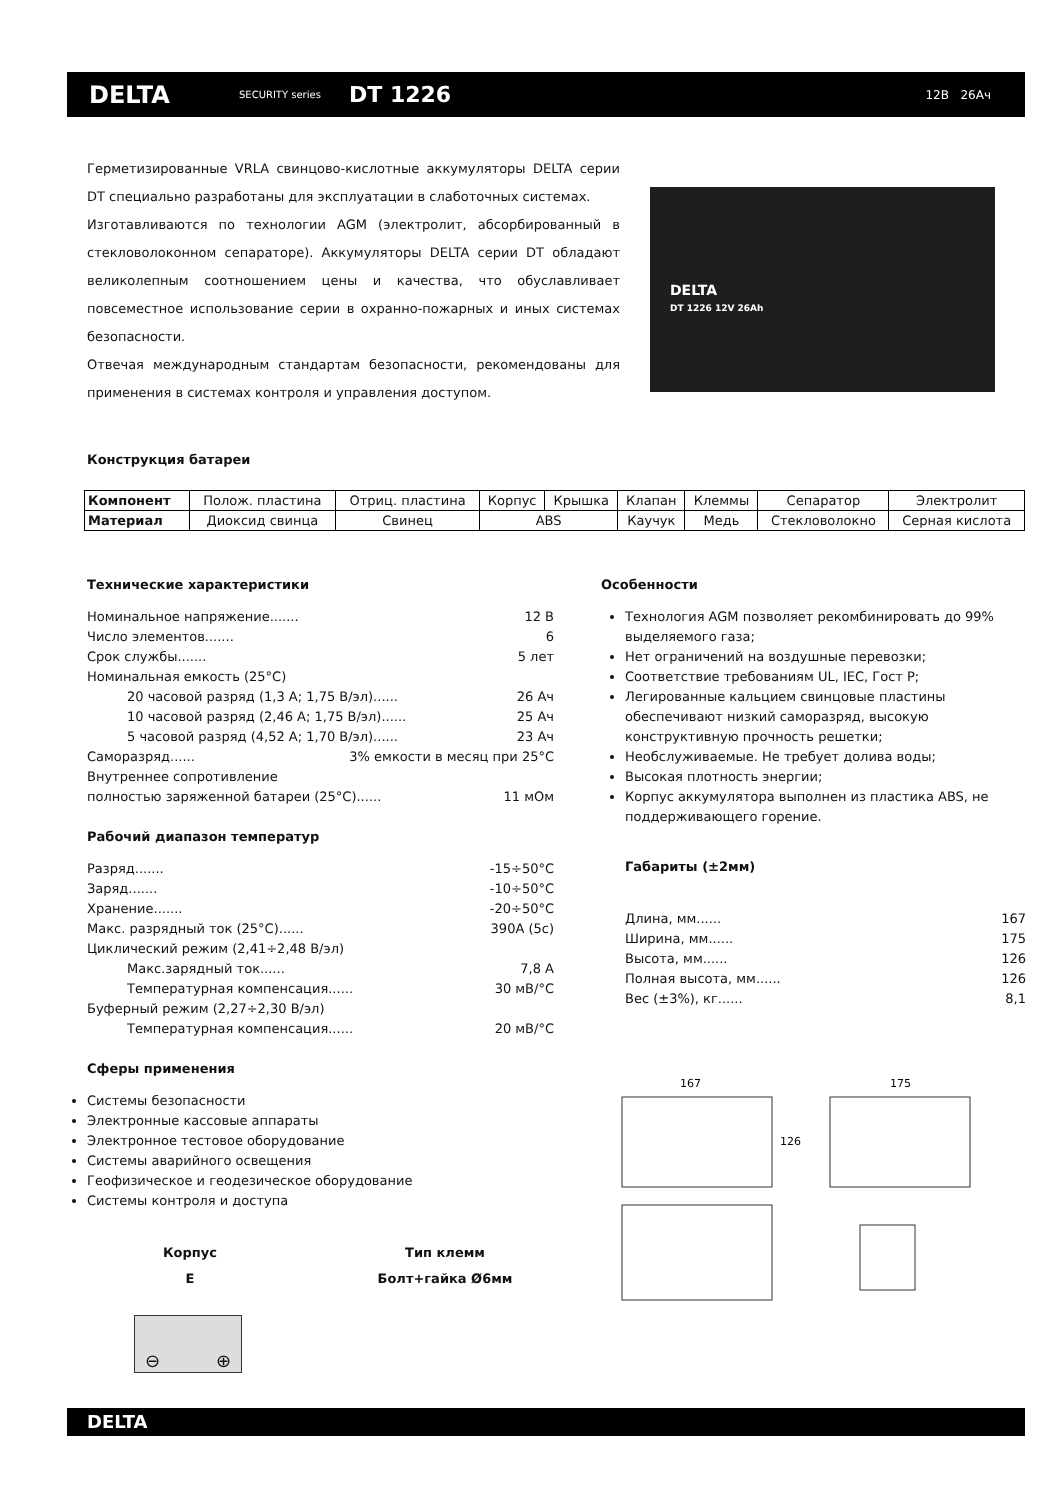DELTA
SECURITY series
DT 1226
12В 26Ач
Герметизированные VRLA свинцово-кислотные аккумуляторы DELTA серии DT специально разработаны для эксплуатации в слаботочных системах.
Изготавливаются по технологии AGM (электролит, абсорбированный в стекловолоконном сепараторе). Аккумуляторы DELTA серии DT обладают великолепным соотношением цены и качества, что обуславливает повсеместное использование серии в охранно-пожарных и иных системах безопасности.
Отвечая международным стандартам безопасности, рекомендованы для применения в системах контроля и управления доступом.
DELTA
DT 1226 12V 26Ah
Конструкция батареи
| Компонент | Полож. пластина | Отриц. пластина | Корпус | Крышка | Клапан | Клеммы | Сепаратор | Электролит |
| Материал | Диоксид свинца | Свинец | ABS | | Каучук | Медь | Стекловолокно | Серная кислота |
Технические характеристики
Номинальное напряжение....... 12 В
Число элементов....... 6
Срок службы....... 5 лет
Номинальная емкость (25°С)
20 часовой разряд (1,3 А; 1,75 В/эл)...... 26 Ач
10 часовой разряд (2,46 А; 1,75 В/эл)...... 25 Ач
5 часовой разряд (4,52 А; 1,70 В/эл)...... 23 Ач
Саморазряд...... 3% емкости в месяц при 25°С
Внутреннее сопротивление
полностью заряженной батареи (25°С)...... 11 мОм
Рабочий диапазон температур
Разряд....... -15÷50°С
Заряд....... -10÷50°С
Хранение....... -20÷50°С
Макс. разрядный ток (25°С)...... 390А (5с)
Циклический режим (2,41÷2,48 В/эл)
Макс.зарядный ток...... 7,8 А
Температурная компенсация...... 30 мВ/°С
Буферный режим (2,27÷2,30 В/эл)
Температурная компенсация...... 20 мВ/°С
Сферы применения
Системы безопасности
Электронные кассовые аппараты
Электронное тестовое оборудование
Системы аварийного освещения
Геофизическое и геодезическое оборудование
Системы контроля и доступа
Особенности
Технология AGM позволяет рекомбинировать до 99% выделяемого газа;
Нет ограничений на воздушные перевозки;
Соответствие требованиям UL, IEC, Гост Р;
Легированные кальцием свинцовые пластины обеспечивают низкий саморазряд, высокую конструктивную прочность решетки;
Необслуживаемые. Не требует долива воды;
Высокая плотность энергии;
Корпус аккумулятора выполнен из пластика ABS, не поддерживающего горение.
Габариты (±2мм)
Длина, мм...... 167
Ширина, мм...... 175
Высота, мм...... 126
Полная высота, мм...... 126
Вес (±3%), кг...... 8,1
167
175
126
Корпус
E
Тип клемм
Болт+гайка Ø6мм
⊖ ⊕
DELTA